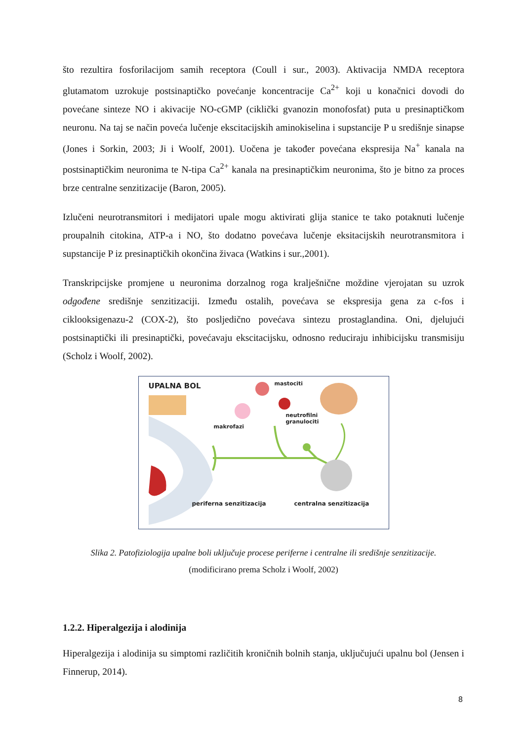što rezultira fosforilacijom samih receptora (Coull i sur., 2003). Aktivacija NMDA receptora glutamatom uzrokuje postsinaptičko povećanje koncentracije Ca<sup>2+</sup> koji u konačnici dovodi do povećane sinteze NO i akivacije NO-cGMP (ciklički gvanozin monofosfat) puta u presinaptičkom neuronu. Na taj se način poveća lučenje ekscitacijskih aminokiselina i supstancije P u središnje sinapse (Jones i Sorkin, 2003; Ji i Woolf, 2001). Uočena je također povećana ekspresija Na<sup>+</sup> kanala na postsinaptičkim neuronima te N-tipa Ca<sup>2+</sup> kanala na presinaptičkim neuronima, što je bitno za proces brze centralne senzitizacije (Baron, 2005).
Izlučeni neurotransmitori i medijatori upale mogu aktivirati glija stanice te tako potaknuti lučenje proupalnih citokina, ATP-a i NO, što dodatno povećava lučenje eksitacijskih neurotransmitora i supstancije P iz presinaptičkih okončina živaca (Watkins i sur.,2001).
Transkripcijske promjene u neuronima dorzalnog roga kralješnične moždine vjerojatan su uzrok odgođene središnje senzitizaciji. Između ostalih, povećava se ekspresija gena za c-fos i ciklooksigenazu-2 (COX-2), što posljedično povećava sintezu prostaglandina. Oni, djelujući postsinaptički ili presinaptički, povećavaju ekscitacijsku, odnosno reduciraju inhibicijsku transmisiju (Scholz i Woolf, 2002).
UPALNA BOL mastociti
neutrofilni
granulociti
makrofazi
periferna senzitizacija centralna senzitizacija
Slika 2. Patofiziologija upalne boli uključuje procese periferne i centralne ili središnje senzitizacije.
(modificirano prema Scholz i Woolf, 2002)
1.2.2. Hiperalgezija i alodinija
Hiperalgezija i alodinija su simptomi različitih kroničnih bolnih stanja, uključujući upalnu bol (Jensen i Finnerup, 2014).
8